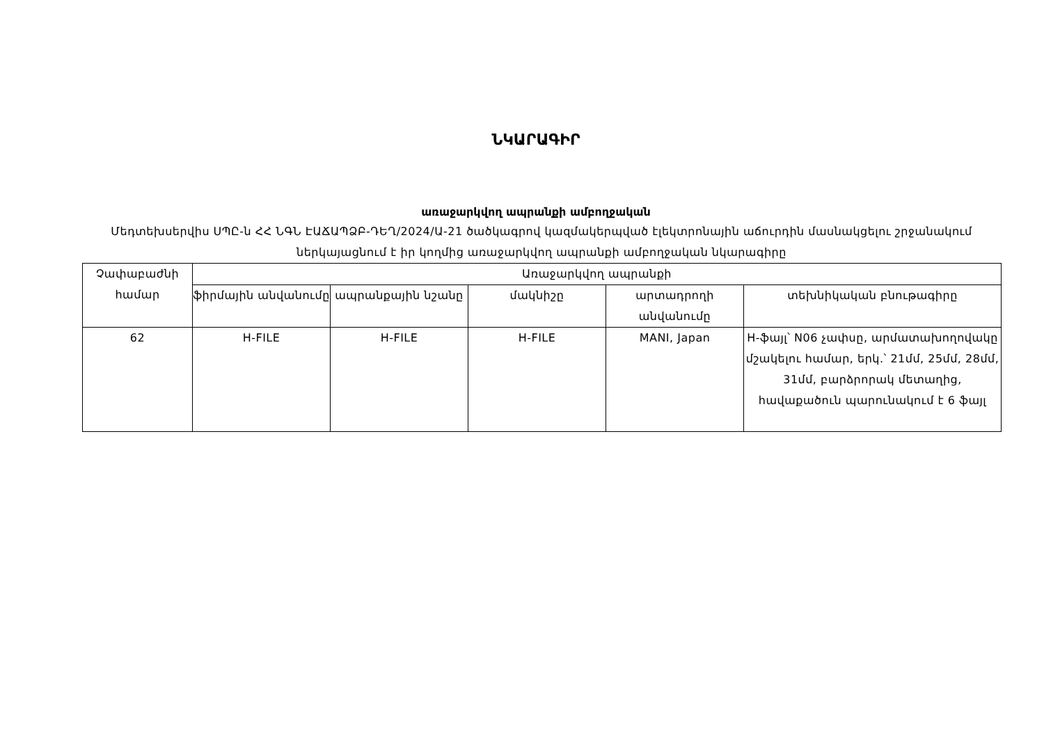ՆԿԱՐԱԳԻՐ
առաջարկվող ապրանքի ամբողջական
Մեդտեխսերվիս ՍՊԸ-ն ՀՀ ՆԳՆ ԷԱՃԱՊՁԲ-ԴԵՂ/2024/Ա-21 ծածկագրով կազմակերպված էլեկտրոնային աճուրդին մասնակցելու շրջանակում ներկայացնում է իր կողմից առաջարկվող ապրանքի ամբողջական նկարագիրը
| Չափաբաժնի համար | Առաջարկվող ապրանքի | | | | |
| --- | --- | --- | --- | --- | --- |
| | ֆիրմային անվանումը | ապրանքային նշանը | մակնիշը | արտադրողի անվանումը | տեխնիկական բնութագիրը |
| 62 | H-FILE | H-FILE | H-FILE | MANI, Japan | H-ֆայլ՝ N06 չափսը, արմատախողովակը մշակելու համար, երկ.՝ 21մմ, 25մմ, 28մմ, 31մմ, բարձրորակ մետաղից, հավաքածուն պարունակում է 6 ֆայլ |